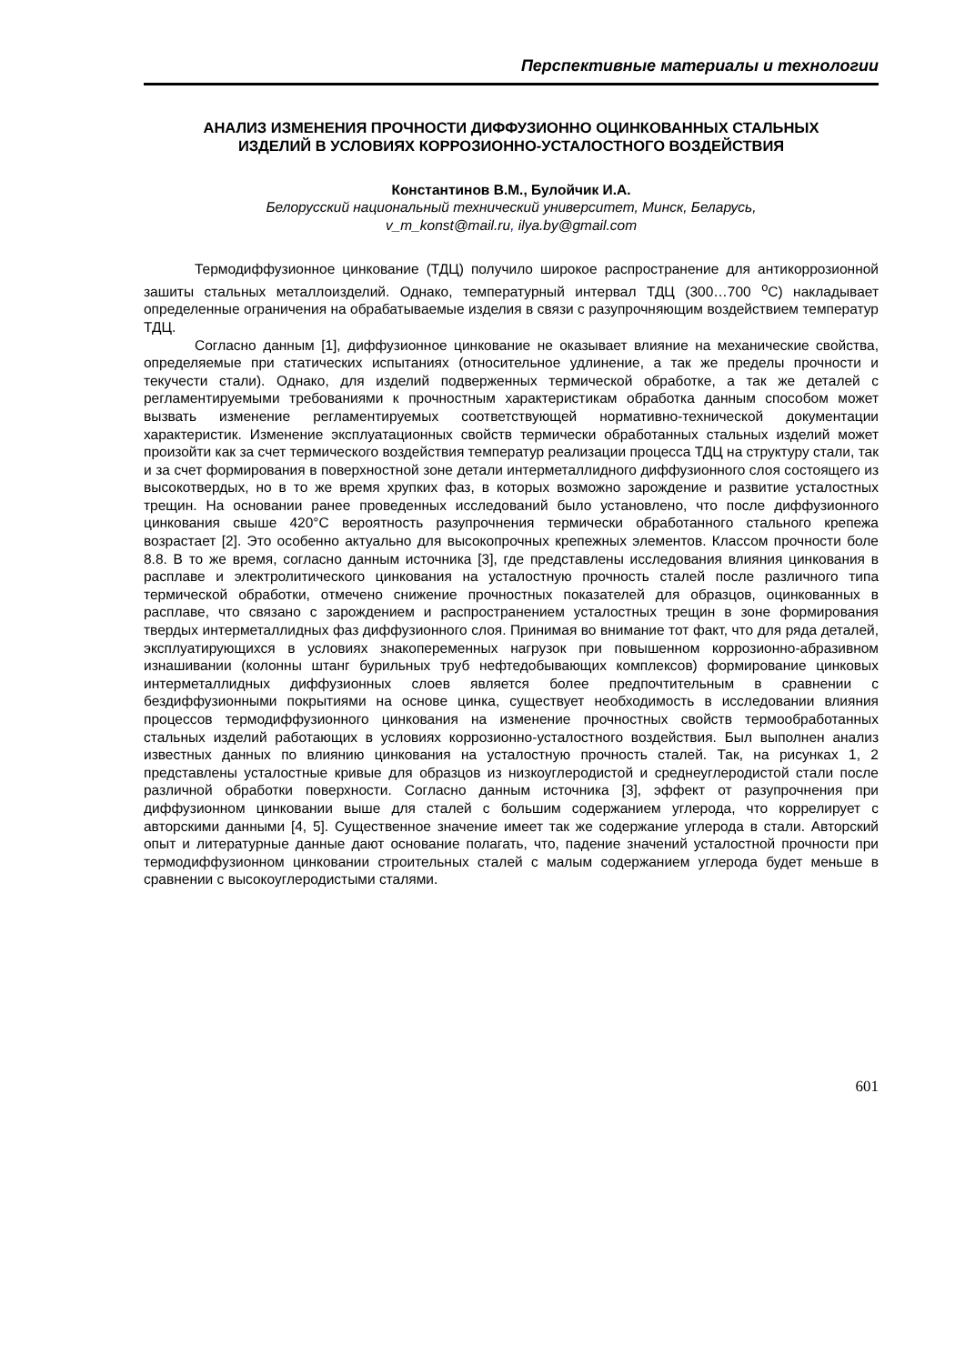Перспективные материалы и технологии
АНАЛИЗ ИЗМЕНЕНИЯ ПРОЧНОСТИ ДИФФУЗИОННО ОЦИНКОВАННЫХ СТАЛЬНЫХ ИЗДЕЛИЙ В УСЛОВИЯХ КОРРОЗИОННО-УСТАЛОСТНОГО ВОЗДЕЙСТВИЯ
Константинов В.М., Булойчик И.А.
Белорусский национальный технический университет, Минск, Беларусь,
v_m_konst@mail.ru, ilya.by@gmail.com
Термодиффузионное цинкование (ТДЦ) получило широкое распространение для антикоррозионной зашиты стальных металлоизделий. Однако, температурный интервал ТДЦ (300…700 <sup>o</sup>С) накладывает определенные ограничения на обрабатываемые изделия в связи с разупрочняющим воздействием температур ТДЦ.
Согласно данным [1], диффузионное цинкование не оказывает влияние на механические свойства, определяемые при статических испытаниях (относительное удлинение, а так же пределы прочности и текучести стали). Однако, для изделий подверженных термической обработке, а так же деталей с регламентируемыми требованиями к прочностным характеристикам обработка данным способом может вызвать изменение регламентируемых соответствующей нормативно-технической документации характеристик. Изменение эксплуатационных свойств термически обработанных стальных изделий может произойти как за счет термического воздействия температур реализации процесса ТДЦ на структуру стали, так и за счет формирования в поверхностной зоне детали интерметаллидного диффузионного слоя состоящего из высокотвердых, но в то же время хрупких фаз, в которых возможно зарождение и развитие усталостных трещин. На основании ранее проведенных исследований было установлено, что после диффузионного цинкования свыше 420°С вероятность разупрочнения термически обработанного стального крепежа возрастает [2]. Это особенно актуально для высокопрочных крепежных элементов. Классом прочности боле 8.8. В то же время, согласно данным источника [3], где представлены исследования влияния цинкования в расплаве и электролитического цинкования на усталостную прочность сталей после различного типа термической обработки, отмечено снижение прочностных показателей для образцов, оцинкованных в расплаве, что связано с зарождением и распространением усталостных трещин в зоне формирования твердых интерметаллидных фаз диффузионного слоя. Принимая во внимание тот факт, что для ряда деталей, эксплуатирующихся в условиях знакопеременных нагрузок при повышенном коррозионно-абразивном изнашивании (колонны штанг бурильных труб нефтедобывающих комплексов) формирование цинковых интерметаллидных диффузионных слоев является более предпочтительным в сравнении с бездиффузионными покрытиями на основе цинка, существует необходимость в исследовании влияния процессов термодиффузионного цинкования на изменение прочностных свойств термообработанных стальных изделий работающих в условиях коррозионно-усталостного воздействия. Был выполнен анализ известных данных по влиянию цинкования на усталостную прочность сталей. Так, на рисунках 1, 2 представлены усталостные кривые для образцов из низкоуглеродистой и среднеуглеродистой стали после различной обработки поверхности. Согласно данным источника [3], эффект от разупрочнения при диффузионном цинковании выше для сталей с большим содержанием углерода, что коррелирует с авторскими данными [4, 5]. Существенное значение имеет так же содержание углерода в стали. Авторский опыт и литературные данные дают основание полагать, что, падение значений усталостной прочности при термодиффузионном цинковании строительных сталей с малым содержанием углерода будет меньше в сравнении с высокоуглеродистыми сталями.
601